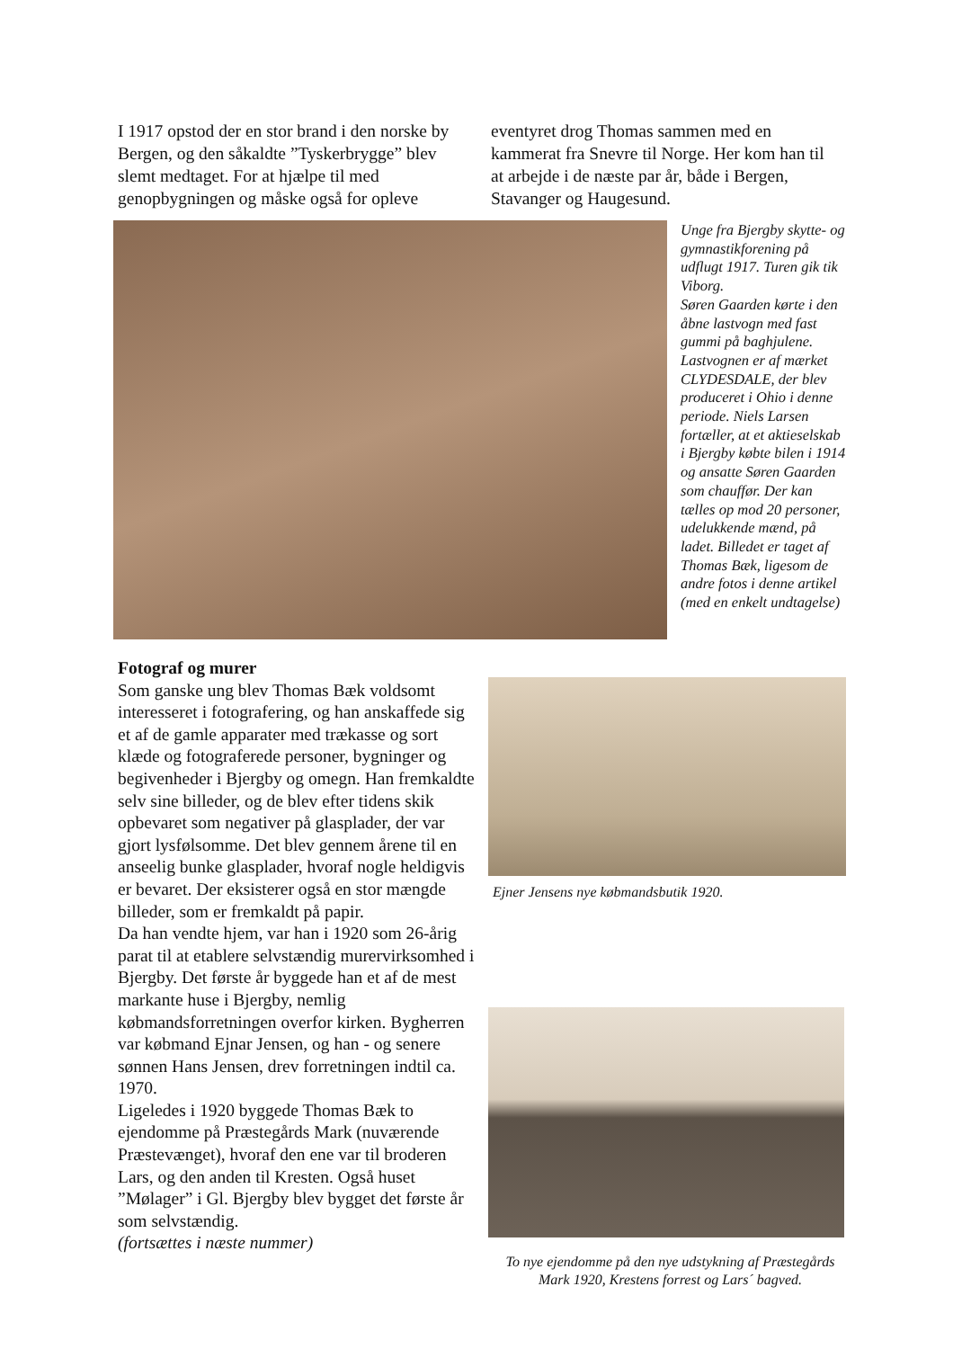I 1917 opstod der en stor brand i den norske by Bergen, og den såkaldte ”Tyskerbrygge” blev slemt medtaget. For at hjælpe til med genopbygningen og måske også for opleve
eventyret drog Thomas sammen med en kammerat fra Snevre til Norge. Her kom han til at arbejde i de næste par år, både i Bergen, Stavanger og Haugesund.
Unge fra Bjergby skytte- og gymnastikforening på udflugt 1917. Turen gik tik Viborg.
Søren Gaarden kørte i den åbne lastvogn med fast gummi på baghjulene. Lastvognen er af mærket CLYDESDALE, der blev produceret i Ohio i denne periode. Niels Larsen fortæller, at et aktieselskab i Bjergby købte bilen i 1914 og ansatte Søren Gaarden som chauffør. Der kan tælles op mod 20 personer, udelukkende mænd, på ladet. Billedet er taget af Thomas Bæk, ligesom de andre fotos i denne artikel (med en enkelt undtagelse)
Fotograf og murer
Som ganske ung blev Thomas Bæk voldsomt interesseret i fotografering, og han anskaffede sig et af de gamle apparater med trækasse og sort klæde og fotograferede personer, bygninger og begivenheder i Bjergby og omegn. Han fremkaldte selv sine billeder, og de blev efter tidens skik opbevaret som negativer på glasplader, der var gjort lysfølsomme. Det blev gennem årene til en anseelig bunke glasplader, hvoraf nogle heldigvis er bevaret. Der eksisterer også en stor mængde billeder, som er fremkaldt på papir.
Da han vendte hjem, var han i 1920 som 26-årig parat til at etablere selvstændig murervirksomhed i Bjergby. Det første år byggede han et af de mest markante huse i Bjergby, nemlig købmandsforretningen overfor kirken. Bygherren var købmand Ejnar Jensen, og han - og senere sønnen Hans Jensen, drev forretningen indtil ca. 1970.
Ligeledes i 1920 byggede Thomas Bæk to ejendomme på Præstegårds Mark (nuværende Præstevænget), hvoraf den ene var til broderen Lars, og den anden til Kresten. Også huset ”Mølager” i Gl. Bjergby blev bygget det første år som selvstændig.
(fortsættes i næste nummer)
Ejner Jensens nye købmandsbutik 1920.
To nye ejendomme på den nye udstykning af Præstegårds Mark 1920, Krestens forrest og Lars´ bagved.